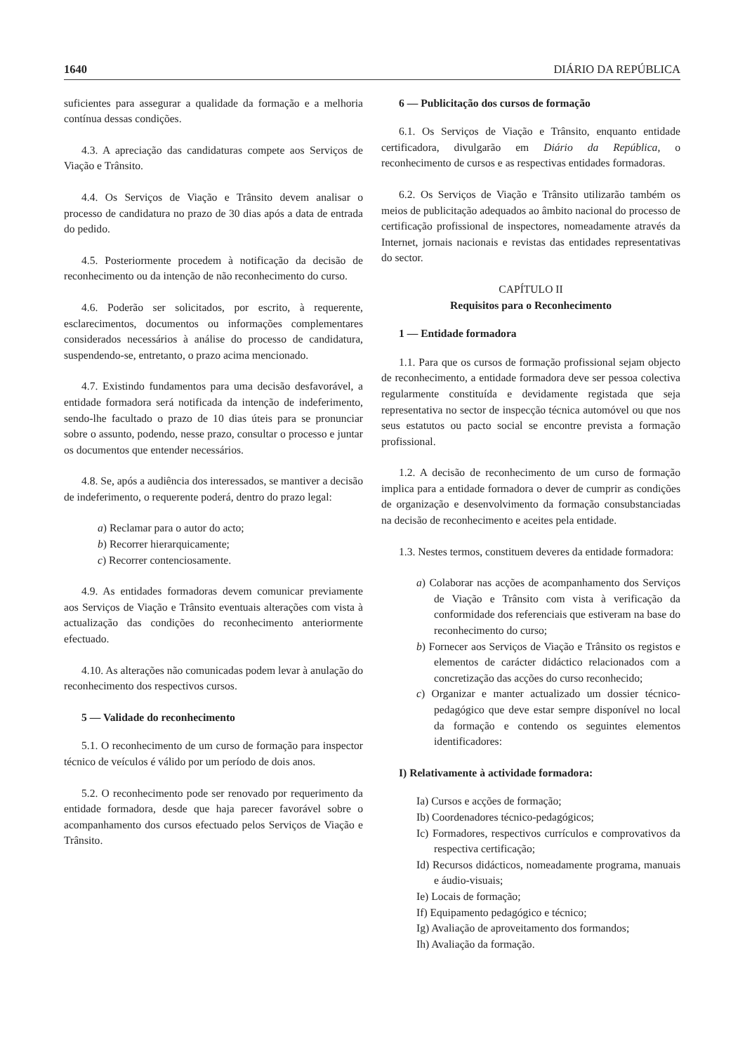1640 DIÁRIO DA REPÚBLICA
suficientes para assegurar a qualidade da formação e a melhoria contínua dessas condições.
4.3. A apreciação das candidaturas compete aos Serviços de Viação e Trânsito.
4.4. Os Serviços de Viação e Trânsito devem analisar o processo de candidatura no prazo de 30 dias após a data de entrada do pedido.
4.5. Posteriormente procedem à notificação da decisão de reconhecimento ou da intenção de não reconhecimento do curso.
4.6. Poderão ser solicitados, por escrito, à requerente, esclarecimentos, documentos ou informações complementares considerados necessários à análise do processo de candidatura, suspendendo-se, entretanto, o prazo acima mencionado.
4.7. Existindo fundamentos para uma decisão desfavorável, a entidade formadora será notificada da intenção de indeferimento, sendo-lhe facultado o prazo de 10 dias úteis para se pronunciar sobre o assunto, podendo, nesse prazo, consultar o processo e juntar os documentos que entender necessários.
4.8. Se, após a audiência dos interessados, se mantiver a decisão de indeferimento, o requerente poderá, dentro do prazo legal:
a) Reclamar para o autor do acto;
b) Recorrer hierarquicamente;
c) Recorrer contenciosamente.
4.9. As entidades formadoras devem comunicar previamente aos Serviços de Viação e Trânsito eventuais alterações com vista à actualização das condições do reconhecimento anteriormente efectuado.
4.10. As alterações não comunicadas podem levar à anulação do reconhecimento dos respectivos cursos.
5 — Validade do reconhecimento
5.1. O reconhecimento de um curso de formação para inspector técnico de veículos é válido por um período de dois anos.
5.2. O reconhecimento pode ser renovado por requerimento da entidade formadora, desde que haja parecer favorável sobre o acompanhamento dos cursos efectuado pelos Serviços de Viação e Trânsito.
6 — Publicitação dos cursos de formação
6.1. Os Serviços de Viação e Trânsito, enquanto entidade certificadora, divulgarão em Diário da República, o reconhecimento de cursos e as respectivas entidades formadoras.
6.2. Os Serviços de Viação e Trânsito utilizarão também os meios de publicitação adequados ao âmbito nacional do processo de certificação profissional de inspectores, nomeadamente através da Internet, jornais nacionais e revistas das entidades representativas do sector.
CAPÍTULO II
Requisitos para o Reconhecimento
1 — Entidade formadora
1.1. Para que os cursos de formação profissional sejam objecto de reconhecimento, a entidade formadora deve ser pessoa colectiva regularmente constituída e devidamente registada que seja representativa no sector de inspecção técnica automóvel ou que nos seus estatutos ou pacto social se encontre prevista a formação profissional.
1.2. A decisão de reconhecimento de um curso de formação implica para a entidade formadora o dever de cumprir as condições de organização e desenvolvimento da formação consubstanciadas na decisão de reconhecimento e aceites pela entidade.
1.3. Nestes termos, constituem deveres da entidade formadora:
a) Colaborar nas acções de acompanhamento dos Serviços de Viação e Trânsito com vista à verificação da conformidade dos referenciais que estiveram na base do reconhecimento do curso;
b) Fornecer aos Serviços de Viação e Trânsito os registos e elementos de carácter didáctico relacionados com a concretização das acções do curso reconhecido;
c) Organizar e manter actualizado um dossier técnico-pedagógico que deve estar sempre disponível no local da formação e contendo os seguintes elementos identificadores:
I) Relativamente à actividade formadora:
Ia) Cursos e acções de formação;
Ib) Coordenadores técnico-pedagógicos;
Ic) Formadores, respectivos currículos e comprovativos da respectiva certificação;
Id) Recursos didácticos, nomeadamente programa, manuais e áudio-visuais;
Ie) Locais de formação;
If) Equipamento pedagógico e técnico;
Ig) Avaliação de aproveitamento dos formandos;
Ih) Avaliação da formação.